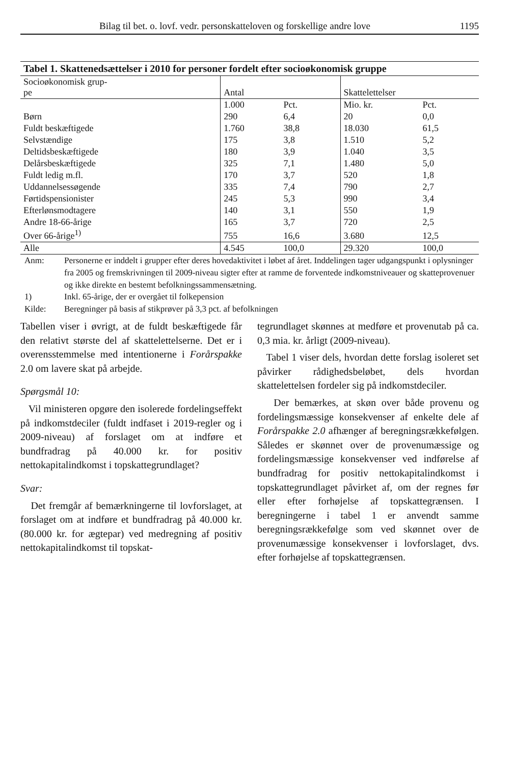Bilag til bet. o. lovf. vedr. personskatteloven og forskellige andre love 1195
Tabel 1. Skattenedsættelser i 2010 for personer fordelt efter socioøkonomisk gruppe
| Socioøkonomisk grup- pe | Antal | | Skattelettelser | |
| --- | --- | --- | --- | --- |
| | 1.000 | Pct. | Mio. kr. | Pct. |
| Børn | 290 | 6,4 | 20 | 0,0 |
| Fuldt beskæftigede | 1.760 | 38,8 | 18.030 | 61,5 |
| Selvstændige | 175 | 3,8 | 1.510 | 5,2 |
| Deltidsbeskæftigede | 180 | 3,9 | 1.040 | 3,5 |
| Delårsbeskæftigede | 325 | 7,1 | 1.480 | 5,0 |
| Fuldt ledig m.fl. | 170 | 3,7 | 520 | 1,8 |
| Uddannelsessøgende | 335 | 7,4 | 790 | 2,7 |
| Førtidspensionister | 245 | 5,3 | 990 | 3,4 |
| Efterlønsmodtagere | 140 | 3,1 | 550 | 1,9 |
| Andre 18-66-årige | 165 | 3,7 | 720 | 2,5 |
| Over 66-årige<sup>1)</sup> | 755 | 16,6 | 3.680 | 12,5 |
| Alle | 4.545 | 100,0 | 29.320 | 100,0 |
Anm: Personerne er inddelt i grupper efter deres hovedaktivitet i løbet af året. Inddelingen tager udgangspunkt i oplysninger fra 2005 og fremskrivningen til 2009-niveau sigter efter at ramme de forventede indkomstniveauer og skatteprovenuer og ikke direkte en bestemt befolkningssammensætning.
1) Inkl. 65-årige, der er overgået til folkepension
Kilde: Beregninger på basis af stikprøver på 3,3 pct. af befolkningen
Tabellen viser i øvrigt, at de fuldt beskæftigede får den relativt største del af skattelettelserne. Det er i overensstemmelse med intentionerne i Forårspakke 2.0 om lavere skat på arbejde.
Spørgsmål 10:
Vil ministeren opgøre den isolerede fordelingseffekt på indkomstdeciler (fuldt indfaset i 2019-regler og i 2009-niveau) af forslaget om at indføre et bundfradrag på 40.000 kr. for positiv nettokapitalindkomst i topskattegrundlaget?
Svar:
Det fremgår af bemærkningerne til lovforslaget, at forslaget om at indføre et bundfradrag på 40.000 kr. (80.000 kr. for ægtepar) ved medregning af positiv nettokapitalindkomst til topskat-
tegrundlaget skønnes at medføre et provenutab på ca. 0,3 mia. kr. årligt (2009-niveau).
Tabel 1 viser dels, hvordan dette forslag isoleret set påvirker rådighedsbeløbet, dels hvordan skattelettelsen fordeler sig på indkomstdeciler.
Der bemærkes, at skøn over både provenu og fordelingsmæssige konsekvenser af enkelte dele af Forårspakke 2.0 afhænger af beregningsrækkefølgen. Således er skønnet over de provenumæssige og fordelingsmæssige konsekvenser ved indførelse af bundfradrag for positiv nettokapitalindkomst i topskattegrundlaget påvirket af, om der regnes før eller efter forhøjelse af topskattegrænsen. I beregningerne i tabel 1 er anvendt samme beregningsrækkefølge som ved skønnet over de provenumæssige konsekvenser i lovforslaget, dvs. efter forhøjelse af topskattegrænsen.